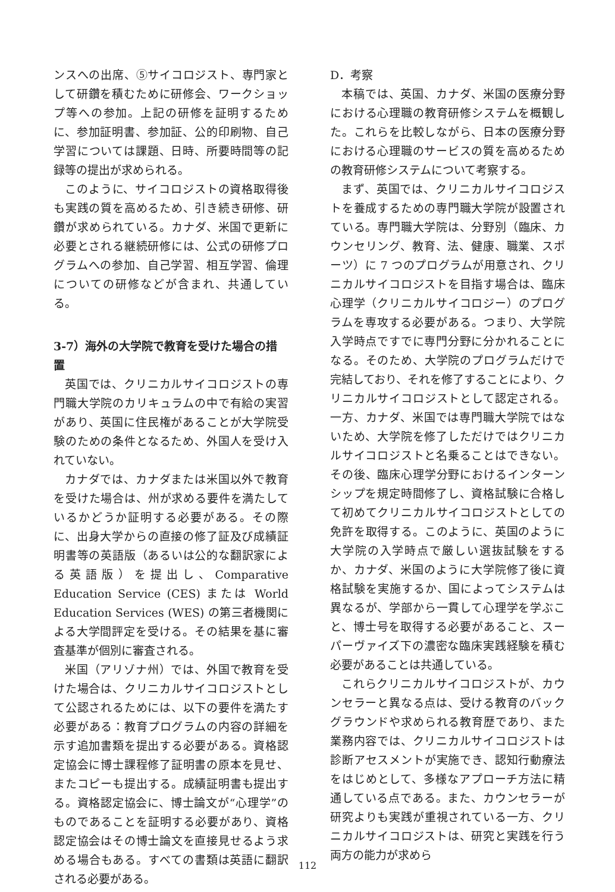ンスへの出席、⑤サイコロジスト、専門家として研鑽を積むために研修会、ワークショップ等への参加。上記の研修を証明するために、参加証明書、参加証、公的印刷物、自己学習については課題、日時、所要時間等の記録等の提出が求められる。
このように、サイコロジストの資格取得後も実践の質を高めるため、引き続き研修、研鑽が求められている。カナダ、米国で更新に必要とされる継続研修には、公式の研修プログラムへの参加、自己学習、相互学習、倫理についての研修などが含まれ、共通している。
3-7）海外の大学院で教育を受けた場合の措置
英国では、クリニカルサイコロジストの専門職大学院のカリキュラムの中で有給の実習があり、英国に住民権があることが大学院受験のための条件となるため、外国人を受け入れていない。
カナダでは、カナダまたは米国以外で教育を受けた場合は、州が求める要件を満たしているかどうか証明する必要がある。その際に、出身大学からの直接の修了証及び成績証明書等の英語版（あるいは公的な翻訳家による英語版）を提出し、Comparative Education Service (CES) または World Education Services (WES) の第三者機関による大学間評定を受ける。その結果を基に審査基準が個別に審査される。
米国（アリゾナ州）では、外国で教育を受けた場合は、クリニカルサイコロジストとして公認されるためには、以下の要件を満たす必要がある：教育プログラムの内容の詳細を示す追加書類を提出する必要がある。資格認定協会に博士課程修了証明書の原本を見せ、またコピーも提出する。成績証明書も提出する。資格認定協会に、博士論文が“心理学”のものであることを証明する必要があり、資格認定協会はその博士論文を直接見せるよう求める場合もある。すべての書類は英語に翻訳される必要がある。
D．考察
本稿では、英国、カナダ、米国の医療分野における心理職の教育研修システムを概観した。これらを比較しながら、日本の医療分野における心理職のサービスの質を高めるための教育研修システムについて考察する。
まず、英国では、クリニカルサイコロジストを養成するための専門職大学院が設置されている。専門職大学院は、分野別（臨床、カウンセリング、教育、法、健康、職業、スポーツ）に 7 つのプログラムが用意され、クリニカルサイコロジストを目指す場合は、臨床心理学（クリニカルサイコロジー）のプログラムを専攻する必要がある。つまり、大学院入学時点ですでに専門分野に分かれることになる。そのため、大学院のプログラムだけで完結しており、それを修了することにより、クリニカルサイコロジストとして認定される。一方、カナダ、米国では専門職大学院ではないため、大学院を修了しただけではクリニカルサイコロジストと名乗ることはできない。その後、臨床心理学分野におけるインターンシップを規定時間修了し、資格試験に合格して初めてクリニカルサイコロジストとしての免許を取得する。このように、英国のように大学院の入学時点で厳しい選抜試験をするか、カナダ、米国のように大学院修了後に資格試験を実施するか、国によってシステムは異なるが、学部から一貫して心理学を学ぶこと、博士号を取得する必要があること、スーパーヴァイズ下の濃密な臨床実践経験を積む必要があることは共通している。
これらクリニカルサイコロジストが、カウンセラーと異なる点は、受ける教育のバックグラウンドや求められる教育歴であり、また業務内容では、クリニカルサイコロジストは診断アセスメントが実施でき、認知行動療法をはじめとして、多様なアプローチ方法に精通している点である。また、カウンセラーが研究よりも実践が重視されている一方、クリニカルサイコロジストは、研究と実践を行う両方の能力が求めら
112